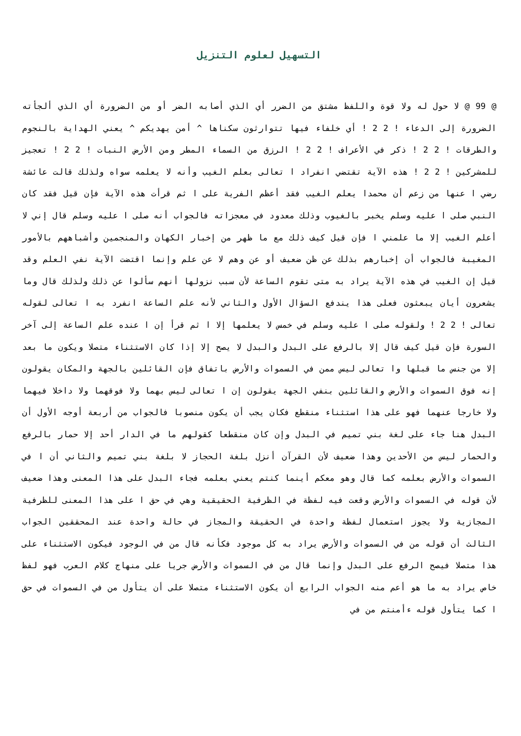التسهيل لعلوم التنزيل
@ 99 @ لا حول له ولا قوة واللفظ مشتق من الضرر أي الذي أصابه الضر أو من الضرورة أي الذي ألجأته الضرورة إلى الدعاء ! 2 2 ! أي خلفاء فيها تتوارثون سكناها ^ أمن يهديكم ^ يعني الهداية بالنجوم والطرقات ! 2 2 ! ذكر في الأعراف ! 2 2 ! الرزق من السماء المطر ومن الأرض النبات ! 2 2 ! تعجيز للمشركين ! 2 2 ! هذه الآية تقتضي انفراد ا تعالى بعلم الغيب وأنه لا يعلمه سواه ولذلك قالت عائشة رضي ا عنها من زعم أن محمدا يعلم الغيب فقد أعظم الفرية على ا ثم قرأت هذه الآية فإن قيل فقد كان النبي صلى ا عليه وسلم يخبر بالغيوب وذلك معدود في معجزاته فالجواب أنه صلى ا عليه وسلم قال إني لا أعلم الغيب إلا ما علمني ا فإن قيل كيف ذلك مع ما ظهر من إخبار الكهان والمنجمين وأشباههم بالأمور المغيبة فالجواب أن إخبارهم بذلك عن ظن ضعيف أو عن وهم لا عن علم وإنما اقتضت الآية نفي العلم وقد قيل إن الغيب في هذه الآية يراد به متى تقوم الساعة لأن سبب نزولها أنهم سألوا عن ذلك ولذلك قال وما يشعرون أيان يبعثون فعلى هذا يندفع السؤال الأول والثاني لأنه علم الساعة انفرد به ا تعالى لقوله تعالى ! 2 2 ! ولقوله صلى ا عليه وسلم في خمس لا يعلمها إلا ا ثم قرأ إن ا عنده علم الساعة إلى آخر السورة فإن قيل كيف قال إلا بالرفع على البدل والبدل لا يصح إلا إذا كان الاستثناء متصلا ويكون ما بعد إلا من جنس ما قبلها وا تعالى ليس ممن في السموات والأرض باتفاق فإن القائلين بالجهة والمكان يقولون إنه فوق السموات والأرض والقائلين بنفي الجهة يقولون إن ا تعالى ليس بهما ولا فوقهما ولا داخلا فيهما ولا خارجا عنهما فهو على هذا استثناء منقطع فكان يجب أن يكون منصوبا فالجواب من أربعة أوجه الأول أن البدل هنا جاء على لغة بني تميم في البدل وإن كان منقطعا كقولهم ما في الدار أحد إلا حمار بالرفع والحمار ليس من الأحدين وهذا ضعيف لأن القرآن أنزل بلغة الحجاز لا بلغة بني تميم والثاني أن ا في السموات والأرض بعلمه كما قال وهو معكم أينما كنتم يعني بعلمه فجاء البدل على هذا المعنى وهذا ضعيف لأن قوله في السموات والأرض وقعت فيه لفظة في الظرفية الحقيقية وهي في حق ا على هذا المعنى للظرفية المجازية ولا يجوز استعمال لفظة واحدة في الحقيقة والمجاز في حالة واحدة عند المحققين الجواب الثالث أن قوله من في السموات والأرض يراد به كل موجود فكأنه قال من في الوجود فيكون الاستثناء على هذا متصلا فيصح الرفع على البدل وإنما قال من في السموات والأرض جريا على منهاج كلام العرب فهو لفظ خاص يراد به ما هو أعم منه الجواب الرابع أن يكون الاستثناء متصلا على أن يتأول من في السموات في حق ا كما يتأول قوله ءأمنتم من في